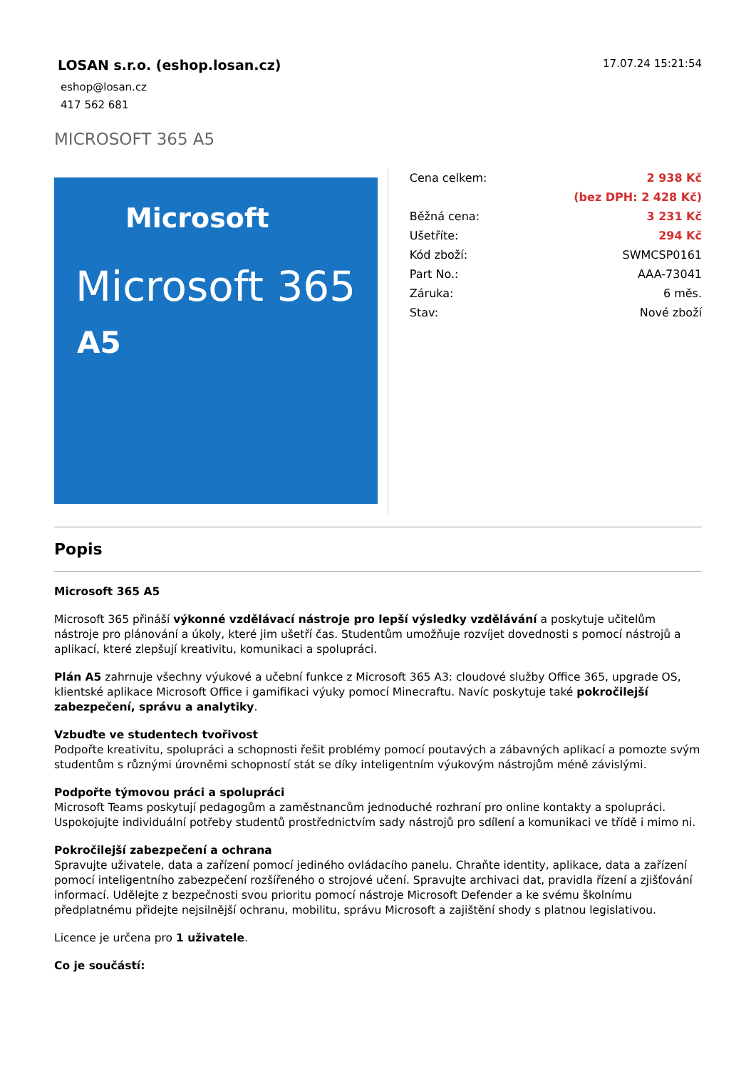LOSAN s.r.o. (eshop.losan.cz)
eshop@losan.cz
417 562 681
17.07.24 15:21:54
MICROSOFT 365 A5
Microsoft
Microsoft 365
A5
| Cena celkem: | 2 938 Kč |
| | (bez DPH: 2 428 Kč) |
| Běžná cena: | 3 231 Kč |
| Ušetříte: | 294 Kč |
| Kód zboží: | SWMCSP0161 |
| Part No.: | AAA-73041 |
| Záruka: | 6 měs. |
| Stav: | Nové zboží |
Popis
Microsoft 365 A5
Microsoft 365 přináší výkonné vzdělávací nástroje pro lepší výsledky vzdělávání a poskytuje učitelům nástroje pro plánování a úkoly, které jim ušetří čas. Studentům umožňuje rozvíjet dovednosti s pomocí nástrojů a aplikací, které zlepšují kreativitu, komunikaci a spolupráci.
Plán A5 zahrnuje všechny výukové a učební funkce z Microsoft 365 A3: cloudové služby Office 365, upgrade OS, klientské aplikace Microsoft Office i gamifikaci výuky pomocí Minecraftu. Navíc poskytuje také pokročilejší zabezpečení, správu a analytiky.
Vzbuďte ve studentech tvořivost
Podpořte kreativitu, spolupráci a schopnosti řešit problémy pomocí poutavých a zábavných aplikací a pomozte svým studentům s různými úrovněmi schopností stát se díky inteligentním výukovým nástrojům méně závislými.
Podpořte týmovou práci a spolupráci
Microsoft Teams poskytují pedagogům a zaměstnancům jednoduché rozhraní pro online kontakty a spolupráci. Uspokojujte individuální potřeby studentů prostřednictvím sady nástrojů pro sdílení a komunikaci ve třídě i mimo ni.
Pokročilejší zabezpečení a ochrana
Spravujte uživatele, data a zařízení pomocí jediného ovládacího panelu. Chraňte identity, aplikace, data a zařízení pomocí inteligentního zabezpečení rozšířeného o strojové učení. Spravujte archivaci dat, pravidla řízení a zjišťování informací. Udělejte z bezpečnosti svou prioritu pomocí nástroje Microsoft Defender a ke svému školnímu předplatnému přidejte nejsilnější ochranu, mobilitu, správu Microsoft a zajištění shody s platnou legislativou.
Licence je určena pro 1 uživatele.
Co je součástí: